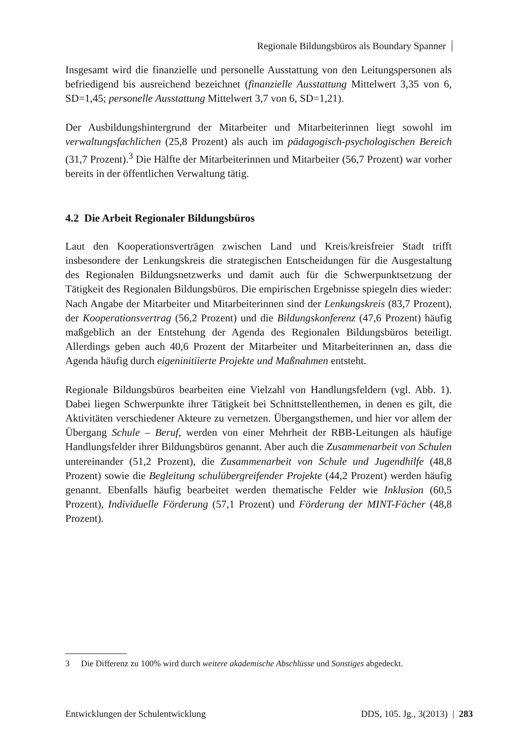Regionale Bildungsbüros als Boundary Spanner
Insgesamt wird die finanzielle und personelle Ausstattung von den Leitungspersonen als befriedigend bis ausreichend bezeichnet (finanzielle Ausstattung Mittelwert 3,35 von 6, SD=1,45; personelle Ausstattung Mittelwert 3,7 von 6, SD=1,21).
Der Ausbildungshintergrund der Mitarbeiter und Mitarbeiterinnen liegt sowohl im verwaltungsfachlichen (25,8 Prozent) als auch im pädagogisch-psychologischen Bereich (31,7 Prozent).<sup>3</sup> Die Hälfte der Mitarbeiterinnen und Mitarbeiter (56,7 Prozent) war vorher bereits in der öffentlichen Verwaltung tätig.
4.2 Die Arbeit Regionaler Bildungsbüros
Laut den Kooperationsverträgen zwischen Land und Kreis/kreisfreier Stadt trifft insbesondere der Lenkungskreis die strategischen Entscheidungen für die Ausgestaltung des Regionalen Bildungsnetzwerks und damit auch für die Schwerpunktsetzung der Tätigkeit des Regionalen Bildungsbüros. Die empirischen Ergebnisse spiegeln dies wieder: Nach Angabe der Mitarbeiter und Mitarbeiterinnen sind der Lenkungskreis (83,7 Prozent), der Kooperationsvertrag (56,2 Prozent) und die Bildungskonferenz (47,6 Prozent) häufig maßgeblich an der Entstehung der Agenda des Regionalen Bildungsbüros beteiligt. Allerdings geben auch 40,6 Prozent der Mitarbeiter und Mitarbeiterinnen an, dass die Agenda häufig durch eigeninitiierte Projekte und Maßnahmen entsteht.
Regionale Bildungsbüros bearbeiten eine Vielzahl von Handlungsfeldern (vgl. Abb. 1). Dabei liegen Schwerpunkte ihrer Tätigkeit bei Schnittstellenthemen, in denen es gilt, die Aktivitäten verschiedener Akteure zu vernetzen. Übergangsthemen, und hier vor allem der Übergang Schule – Beruf, werden von einer Mehrheit der RBB-Leitungen als häufige Handlungsfelder ihrer Bildungsbüros genannt. Aber auch die Zusammenarbeit von Schulen untereinander (51,2 Prozent), die Zusammenarbeit von Schule und Jugendhilfe (48,8 Prozent) sowie die Begleitung schulübergreifender Projekte (44,2 Prozent) werden häufig genannt. Ebenfalls häufig bearbeitet werden thematische Felder wie Inklusion (60,5 Prozent), Individuelle Förderung (57,1 Prozent) und Förderung der MINT-Fächer (48,8 Prozent).
3 Die Differenz zu 100% wird durch weitere akademische Abschlüsse und Sonstiges abgedeckt.
Entwicklungen der Schulentwicklung DDS, 105. Jg., 3(2013) | 283